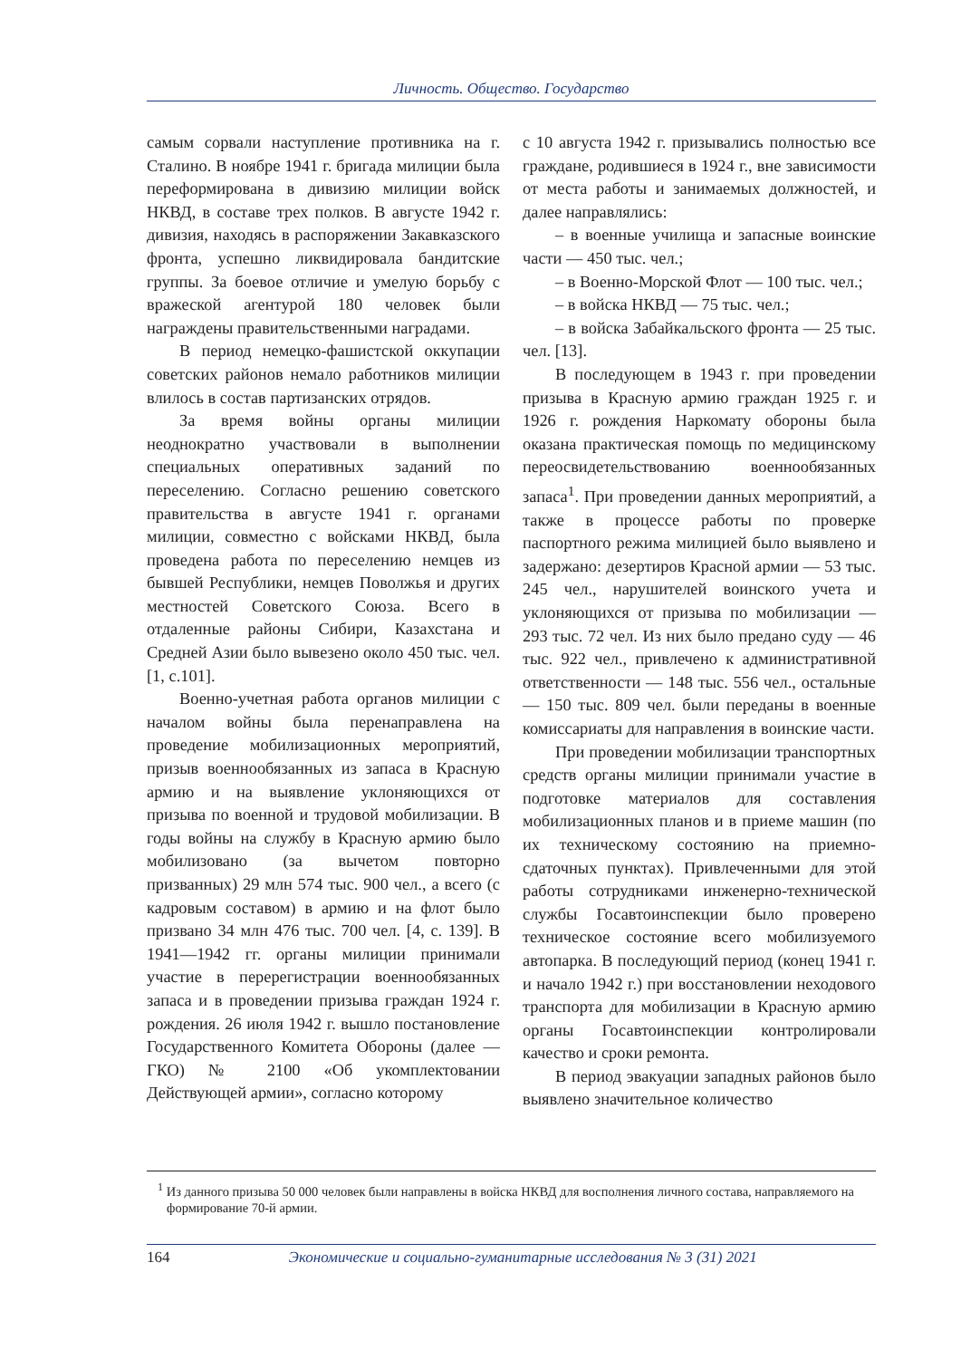Личность. Общество. Государство
самым сорвали наступление противника на г. Сталино. В ноябре 1941 г. бригада милиции была переформирована в дивизию милиции войск НКВД, в составе трех полков. В августе 1942 г. дивизия, находясь в распоряжении Закавказского фронта, успешно ликвидировала бандитские группы. За боевое отличие и умелую борьбу с вражеской агентурой 180 человек были награждены правительственными наградами.
В период немецко-фашистской оккупации советских районов немало работников милиции влилось в состав партизанских отрядов.
За время войны органы милиции неоднократно участвовали в выполнении специальных оперативных заданий по переселению. Согласно решению советского правительства в августе 1941 г. органами милиции, совместно с войсками НКВД, была проведена работа по переселению немцев из бывшей Республики, немцев Поволжья и других местностей Советского Союза. Всего в отдаленные районы Сибири, Казахстана и Средней Азии было вывезено около 450 тыс. чел. [1, с.101].
Военно-учетная работа органов милиции с началом войны была перенаправлена на проведение мобилизационных мероприятий, призыв военнообязанных из запаса в Красную армию и на выявление уклоняющихся от призыва по военной и трудовой мобилизации. В годы войны на службу в Красную армию было мобилизовано (за вычетом повторно призванных) 29 млн 574 тыс. 900 чел., а всего (с кадровым составом) в армию и на флот было призвано 34 млн 476 тыс. 700 чел. [4, с. 139]. В 1941—1942 гг. органы милиции принимали участие в перерегистрации военнообязанных запаса и в проведении призыва граждан 1924 г. рождения. 26 июля 1942 г. вышло постановление Государственного Комитета Обороны (далее — ГКО) № 2100 «Об укомплектовании Действующей армии», согласно которому
с 10 августа 1942 г. призывались полностью все граждане, родившиеся в 1924 г., вне зависимости от места работы и занимаемых должностей, и далее направлялись:
– в военные училища и запасные воинские части — 450 тыс. чел.;
– в Военно-Морской Флот — 100 тыс. чел.;
– в войска НКВД — 75 тыс. чел.;
– в войска Забайкальского фронта — 25 тыс. чел. [13].
В последующем в 1943 г. при проведении призыва в Красную армию граждан 1925 г. и 1926 г. рождения Наркомату обороны была оказана практическая помощь по медицинскому переосвидетельствованию военнообязанных запаса<sup>1</sup>. При проведении данных мероприятий, а также в процессе работы по проверке паспортного режима милицией было выявлено и задержано: дезертиров Красной армии — 53 тыс. 245 чел., нарушителей воинского учета и уклоняющихся от призыва по мобилизации — 293 тыс. 72 чел. Из них было предано суду — 46 тыс. 922 чел., привлечено к административной ответственности — 148 тыс. 556 чел., остальные — 150 тыс. 809 чел. были переданы в военные комиссариаты для направления в воинские части.
При проведении мобилизации транспортных средств органы милиции принимали участие в подготовке материалов для составления мобилизационных планов и в приеме машин (по их техническому состоянию на приемно-сдаточных пунктах). Привлеченными для этой работы сотрудниками инженерно-технической службы Госавтоинспекции было проверено техническое состояние всего мобилизуемого автопарка. В последующий период (конец 1941 г. и начало 1942 г.) при восстановлении неходового транспорта для мобилизации в Красную армию органы Госавтоинспекции контролировали качество и сроки ремонта.
В период эвакуации западных районов было выявлено значительное количество
<sup>1</sup> Из данного призыва 50 000 человек были направлены в войска НКВД для восполнения личного состава, направляемого на формирование 70-й армии.
164 Экономические и социально-гуманитарные исследования № 3 (31) 2021